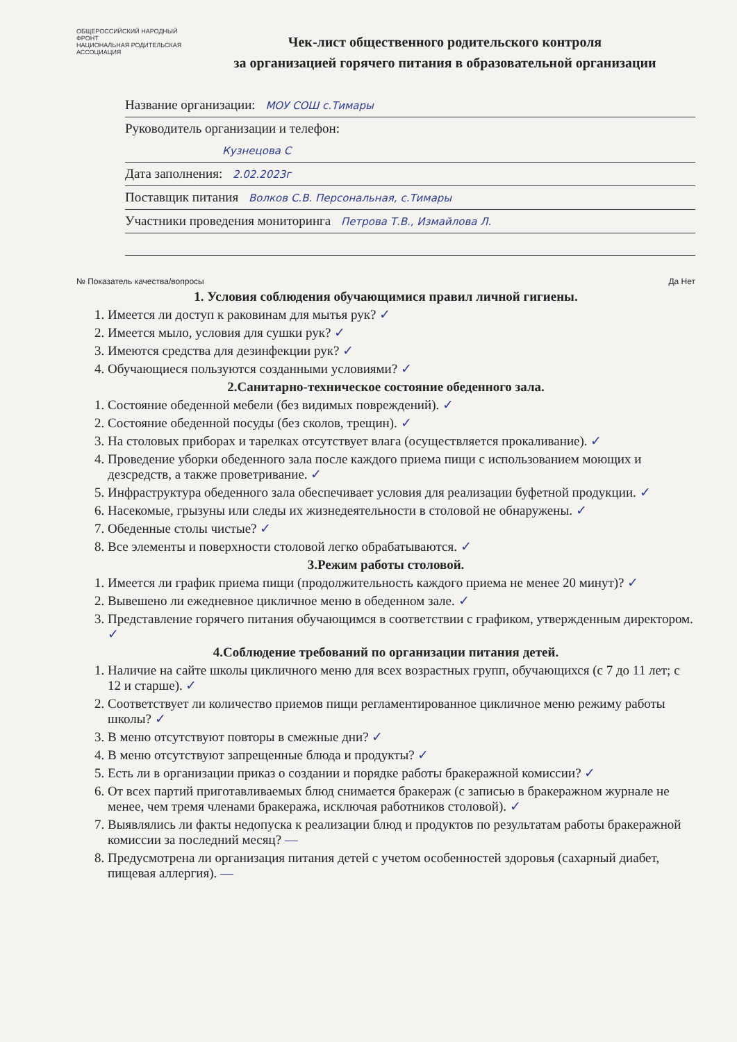ОБЩЕРОССИЙСКИЙ НАРОДНЫЙ ФРОНТ
НАЦИОНАЛЬНАЯ РОДИТЕЛЬСКАЯ АССОЦИАЦИЯ
Чек-лист общественного родительского контроля
за организацией горячего питания в образовательной организации
Название организации: МОУ СОШ с.Тимары
Руководитель организации и телефон:
Кузнецова С
Дата заполнения: 2.02.2023г
Поставщик питания Волков С.В. Персональная, с.Тимары
Участники проведения мониторинга Петрова Т.В., Измайлова Л.
№ Показатель качества/вопросы Да Нет
1. Условия соблюдения обучающимися правил личной гигиены.
1. Имеется ли доступ к раковинам для мытья рук? ✓
2. Имеется мыло, условия для сушки рук? ✓
3. Имеются средства для дезинфекции рук? ✓
4. Обучающиеся пользуются созданными условиями? ✓
2.Санитарно-техническое состояние обеденного зала.
1. Состояние обеденной мебели (без видимых повреждений). ✓
2. Состояние обеденной посуды (без сколов, трещин). ✓
3. На столовых приборах и тарелках отсутствует влага (осуществляется прокаливание). ✓
4. Проведение уборки обеденного зала после каждого приема пищи с использованием моющих и дезсредств, а также проветривание. ✓
5. Инфраструктура обеденного зала обеспечивает условия для реализации буфетной продукции. ✓
6. Насекомые, грызуны или следы их жизнедеятельности в столовой не обнаружены. ✓
7. Обеденные столы чистые? ✓
8. Все элементы и поверхности столовой легко обрабатываются. ✓
3.Режим работы столовой.
1. Имеется ли график приема пищи (продолжительность каждого приема не менее 20 минут)? ✓
2. Вывешено ли ежедневное цикличное меню в обеденном зале. ✓
3. Представление горячего питания обучающимся в соответствии с графиком, утвержденным директором. ✓
4.Соблюдение требований по организации питания детей.
1. Наличие на сайте школы цикличного меню для всех возрастных групп, обучающихся (с 7 до 11 лет; с 12 и старше). ✓
2. Соответствует ли количество приемов пищи регламентированное цикличное меню режиму работы школы? ✓
3. В меню отсутствуют повторы в смежные дни? ✓
4. В меню отсутствуют запрещенные блюда и продукты? ✓
5. Есть ли в организации приказ о создании и порядке работы бракеражной комиссии? ✓
6. От всех партий приготавливаемых блюд снимается бракераж (с записью в бракеражном журнале не менее, чем тремя членами бракеража, исключая работников столовой). ✓
7. Выявлялись ли факты недопуска к реализации блюд и продуктов по результатам работы бракеражной комиссии за последний месяц? —
8. Предусмотрена ли организация питания детей с учетом особенностей здоровья (сахарный диабет, пищевая аллергия). —